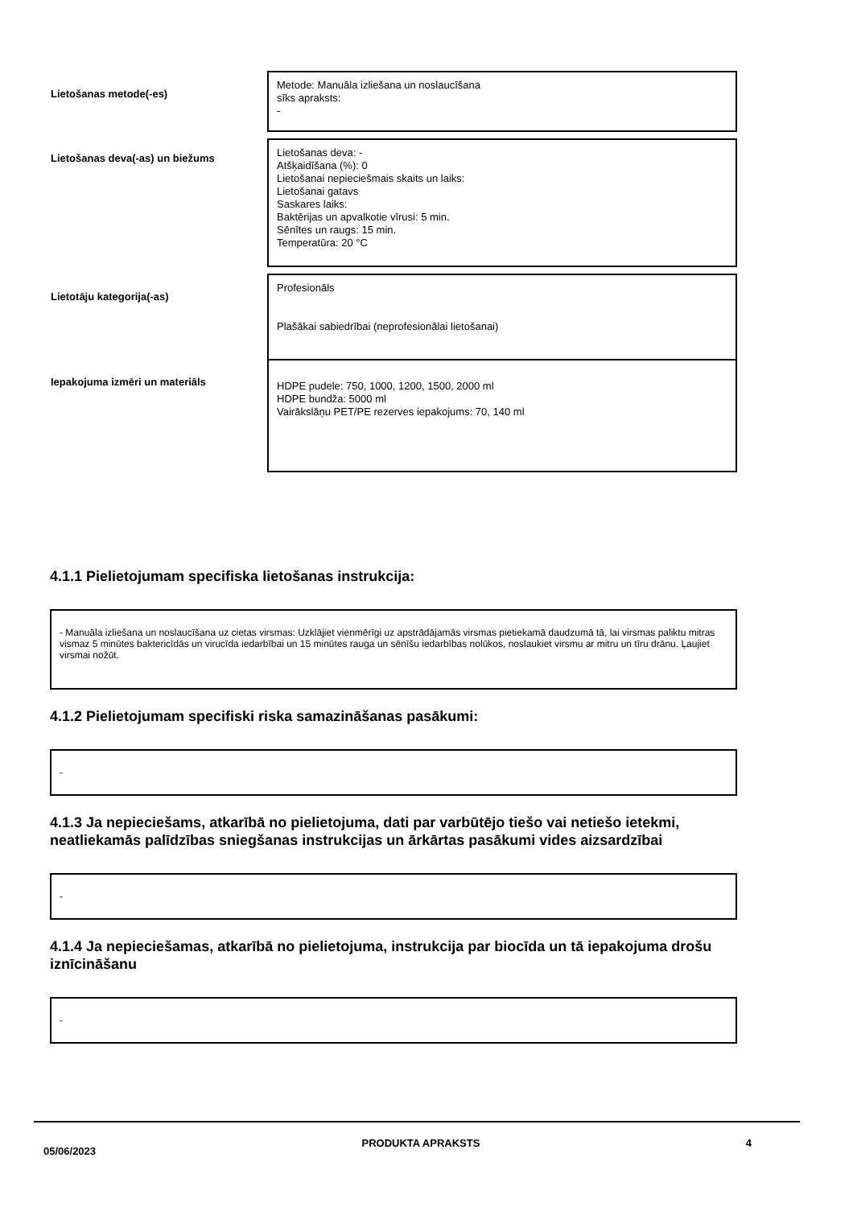| Lietošanas metode(-es) | Metode: Manuāla izliešana un noslaucīšana sīks apraksts: - |
| Lietošanas deva(-as) un biežums | Lietošanas deva: - Atšķaidīšana (%): 0 Lietošanai nepieciešmais skaits un laiks: Lietošanai gatavs Saskares laiks: Baktērijas un apvalkotie vīrusi: 5 min. Sēnītes un raugs: 15 min. Temperatūra: 20 °C |
| Lietotāju kategorija(-as) | Profesionāls Plašākai sabiedrībai (neprofesionālai lietošanai) |
| Iepakojuma izmēri un materiāls | HDPE pudele: 750, 1000, 1200, 1500, 2000 ml HDPE bundža: 5000 ml Vairākslāņu PET/PE rezerves iepakojums: 70, 140 ml |
4.1.1 Pielietojumam specifiska lietošanas instrukcija:
- Manuāla izliešana un noslaucīšana uz cietas virsmas: Uzklājiet vienmērīgi uz apstrādājamās virsmas pietiekamā daudzumā tā, lai virsmas paliktu mitras vismaz 5 minūtes baktericīdās un virucīda iedarbībai un 15 minūtes rauga un sēnīšu iedarbības nolūkos, noslaukiet virsmu ar mitru un tīru drānu. Ļaujiet virsmai nožūt.
4.1.2 Pielietojumam specifiski riska samazināšanas pasākumi:
-
4.1.3 Ja nepieciešams, atkarībā no pielietojuma, dati par varbūtējo tiešo vai netiešo ietekmi, neatliekamās palīdzības sniegšanas instrukcijas un ārkārtas pasākumi vides aizsardzībai
-
4.1.4 Ja nepieciešamas, atkarībā no pielietojuma, instrukcija par biocīda un tā iepakojuma drošu iznīcināšanu
-
05/06/2023 PRODUKTA APRAKSTS 4